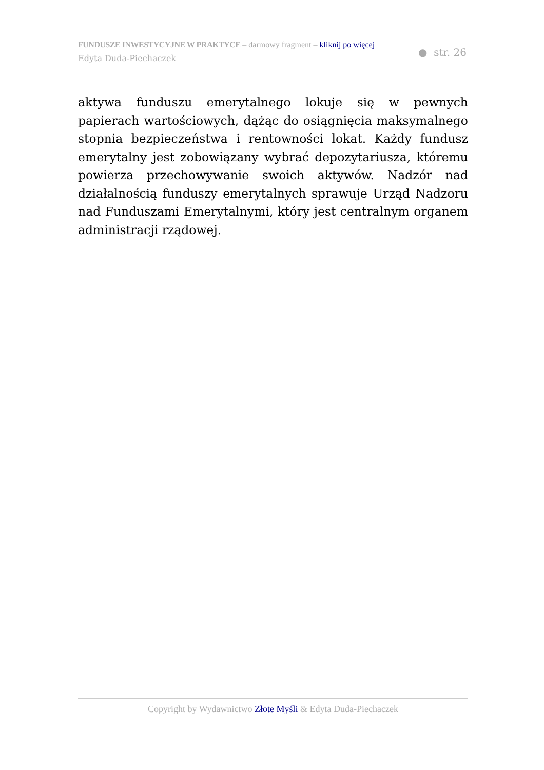FUNDUSZE INWESTYCYJNE W PRAKTYCE – darmowy fragment – kliknij po więcej
Edyta Duda-Piechaczek
● str. 26
aktywa funduszu emerytalnego lokuje się w pewnych papierach wartościowych, dążąc do osiągnięcia maksymalnego stopnia bezpieczeństwa i rentowności lokat. Każdy fundusz emerytalny jest zobowiązany wybrać depozytariusza, któremu powierza przechowywanie swoich aktywów. Nadzór nad działalnością funduszy emerytalnych sprawuje Urząd Nadzoru nad Funduszami Emerytalnymi, który jest centralnym organem administracji rządowej.
Copyright by Wydawnictwo Złote Myśli & Edyta Duda-Piechaczek